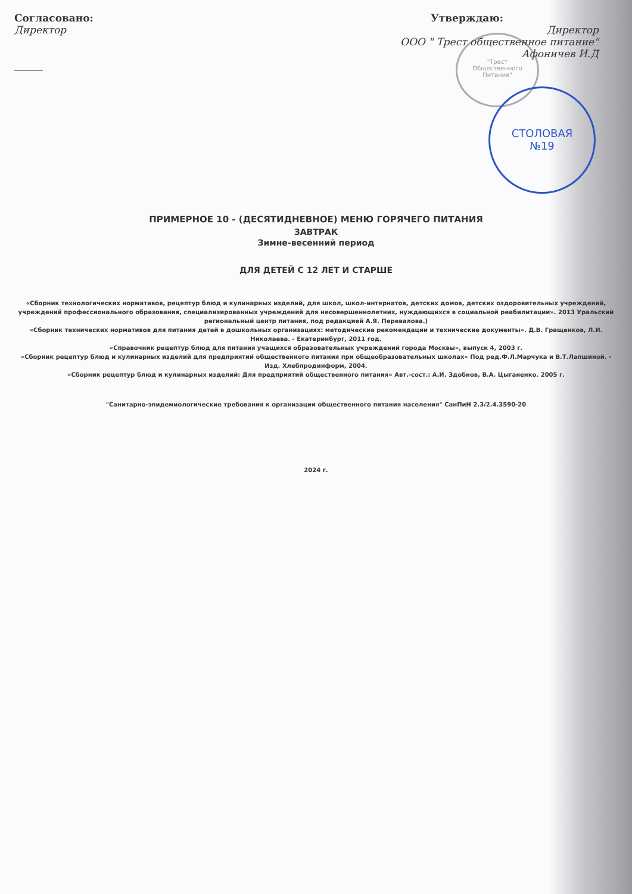"Трест
Общественного
Питания"
СТОЛОВАЯ
№19
Согласовано:
Директор
______
Утверждаю:
Директор
ООО " Трест общественное питание"
Афоничев И.Д
ПРИМЕРНОЕ 10 - (ДЕСЯТИДНЕВНОЕ) МЕНЮ ГОРЯЧЕГО ПИТАНИЯ
ЗАВТРАК
Зимне-весенний период
ДЛЯ ДЕТЕЙ С 12 ЛЕТ И СТАРШЕ
«Сборник технологических нормативов, рецептур блюд и кулинарных изделий, для школ, школ-интернатов, детских домов, детских оздоровительных учреждений, учреждений профессионального образования, специализированных учреждений для несовершеннолетних, нуждающихся в социальной реабилитации». 2013 Уральский региональный центр питания, под редакцией А.Я. Перевалова.)
«Сборник технических нормативов для питания детей в дошкольных организациях: методические рекомендации и технические документы». Д.В. Гращенков, Л.И. Николаева. - Екатеринбург, 2011 год.
«Справочник рецептур блюд для питания учащихся образовательных учреждений города Москвы», выпуск 4, 2003 г.
«Сборник рецептур блюд и кулинарных изделий для предприятий общественного питания при общеобразовательных школах» Под ред.Ф.Л.Марчука и В.Т.Лапшиной. - Изд. Хлебпродинформ, 2004.
«Сборник рецептур блюд и кулинарных изделий: Для предприятий общественного питания» Авт.-сост.: А.И. Здобнов, В.А. Цыганенко. 2005 г.
"Санитарно-эпидемиологические требования к организации общественного питания населения" СанПиН 2.3/2.4.3590-20
2024 г.